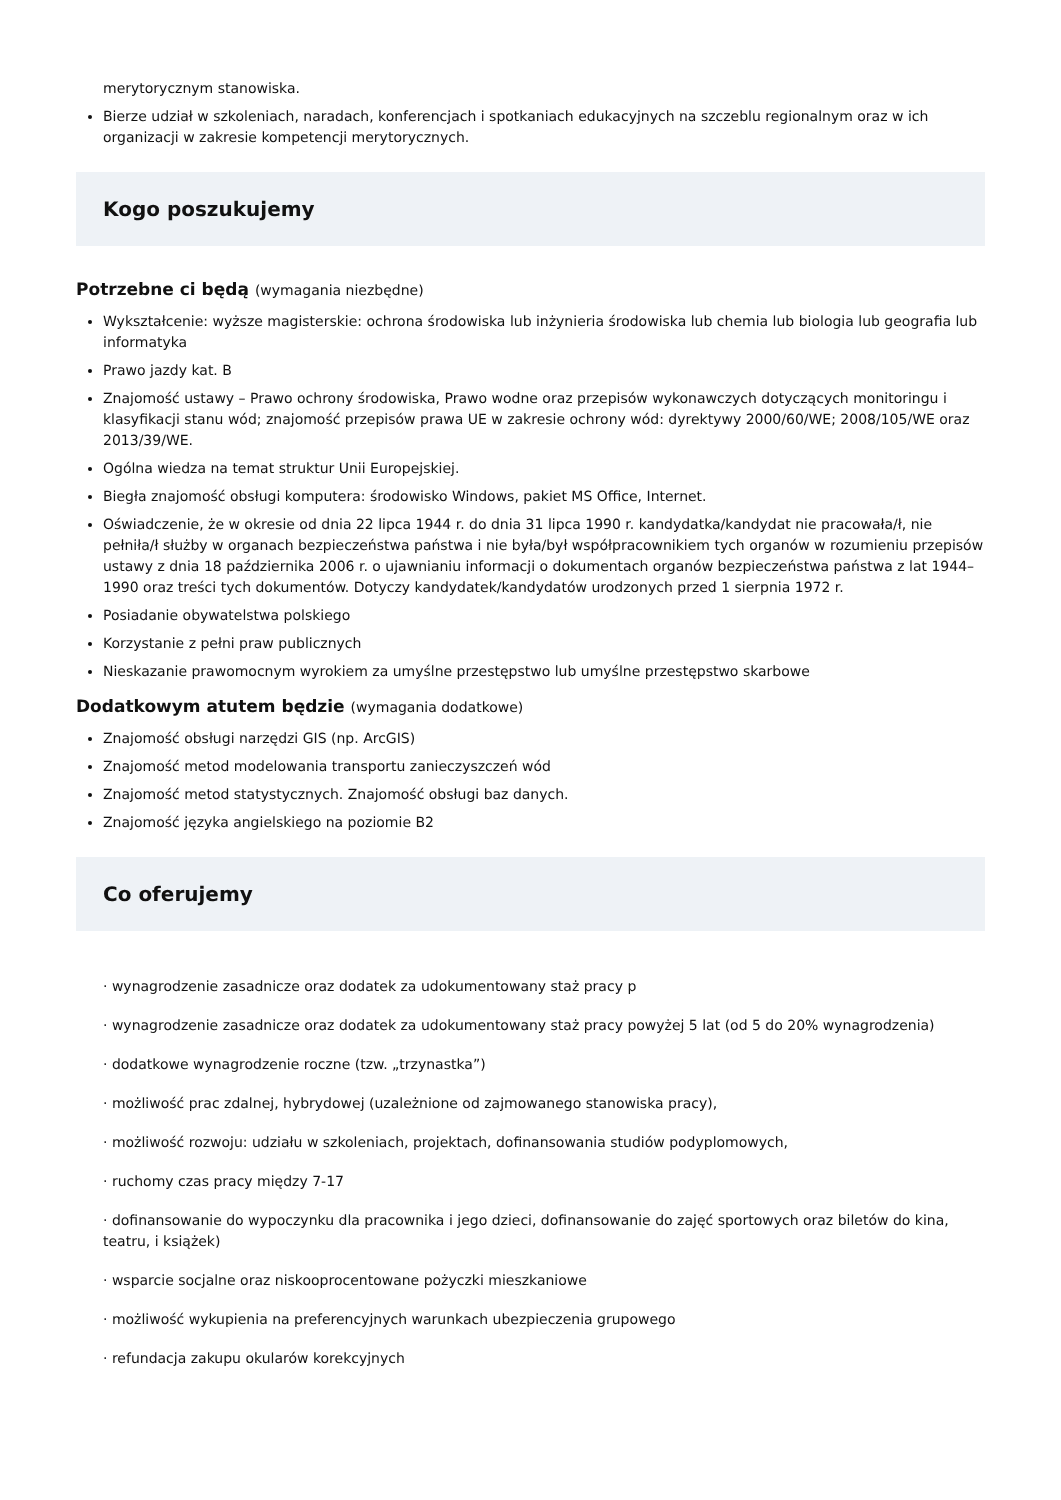merytorycznym stanowiska.
Bierze udział w szkoleniach, naradach, konferencjach i spotkaniach edukacyjnych na szczeblu regionalnym oraz w ich organizacji w zakresie kompetencji merytorycznych.
Kogo poszukujemy
Potrzebne ci będą (wymagania niezbędne)
Wykształcenie: wyższe magisterskie: ochrona środowiska lub inżynieria środowiska lub chemia lub biologia lub geografia lub informatyka
Prawo jazdy kat. B
Znajomość ustawy – Prawo ochrony środowiska, Prawo wodne oraz przepisów wykonawczych dotyczących monitoringu i klasyfikacji stanu wód; znajomość przepisów prawa UE w zakresie ochrony wód: dyrektywy 2000/60/WE; 2008/105/WE oraz 2013/39/WE.
Ogólna wiedza na temat struktur Unii Europejskiej.
Biegła znajomość obsługi komputera: środowisko Windows, pakiet MS Office, Internet.
Oświadczenie, że w okresie od dnia 22 lipca 1944 r. do dnia 31 lipca 1990 r. kandydatka/kandydat nie pracowała/ł, nie pełniła/ł służby w organach bezpieczeństwa państwa i nie była/był współpracownikiem tych organów w rozumieniu przepisów ustawy z dnia 18 października 2006 r. o ujawnianiu informacji o dokumentach organów bezpieczeństwa państwa z lat 1944–1990 oraz treści tych dokumentów. Dotyczy kandydatek/kandydatów urodzonych przed 1 sierpnia 1972 r.
Posiadanie obywatelstwa polskiego
Korzystanie z pełni praw publicznych
Nieskazanie prawomocnym wyrokiem za umyślne przestępstwo lub umyślne przestępstwo skarbowe
Dodatkowym atutem będzie (wymagania dodatkowe)
Znajomość obsługi narzędzi GIS (np. ArcGIS)
Znajomość metod modelowania transportu zanieczyszczeń wód
Znajomość metod statystycznych. Znajomość obsługi baz danych.
Znajomość języka angielskiego na poziomie B2
Co oferujemy
· wynagrodzenie zasadnicze oraz dodatek za udokumentowany staż pracy p
· wynagrodzenie zasadnicze oraz dodatek za udokumentowany staż pracy powyżej 5 lat (od 5 do 20% wynagrodzenia)
· dodatkowe wynagrodzenie roczne (tzw. „trzynastka”)
· możliwość prac zdalnej, hybrydowej (uzależnione od zajmowanego stanowiska pracy),
· możliwość rozwoju: udziału w szkoleniach, projektach, dofinansowania studiów podyplomowych,
· ruchomy czas pracy między 7-17
· dofinansowanie do wypoczynku dla pracownika i jego dzieci, dofinansowanie do zajęć sportowych oraz biletów do kina, teatru, i książek)
· wsparcie socjalne oraz niskooprocentowane pożyczki mieszkaniowe
· możliwość wykupienia na preferencyjnych warunkach ubezpieczenia grupowego
· refundacja zakupu okularów korekcyjnych